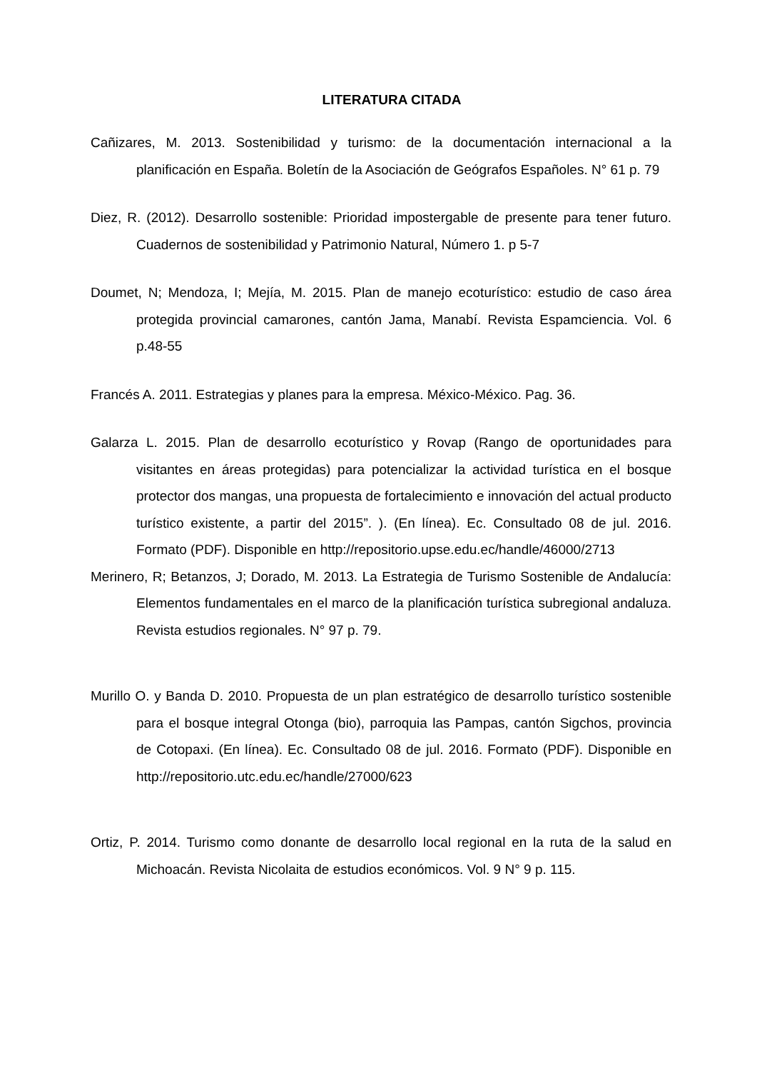LITERATURA CITADA
Cañizares, M. 2013. Sostenibilidad y turismo: de la documentación internacional a la planificación en España. Boletín de la Asociación de Geógrafos Españoles. N° 61 p. 79
Diez, R. (2012). Desarrollo sostenible: Prioridad impostergable de presente para tener futuro. Cuadernos de sostenibilidad y Patrimonio Natural, Número 1. p 5-7
Doumet, N; Mendoza, I; Mejía, M. 2015. Plan de manejo ecoturístico: estudio de caso área protegida provincial camarones, cantón Jama, Manabí. Revista Espamciencia. Vol. 6 p.48-55
Francés A. 2011. Estrategias y planes para la empresa. México-México. Pag. 36.
Galarza L. 2015. Plan de desarrollo ecoturístico y Rovap (Rango de oportunidades para visitantes en áreas protegidas) para potencializar la actividad turística en el bosque protector dos mangas, una propuesta de fortalecimiento e innovación del actual producto turístico existente, a partir del 2015”. ). (En línea). Ec. Consultado 08 de jul. 2016. Formato (PDF). Disponible en http://repositorio.upse.edu.ec/handle/46000/2713
Merinero, R; Betanzos, J; Dorado, M. 2013. La Estrategia de Turismo Sostenible de Andalucía: Elementos fundamentales en el marco de la planificación turística subregional andaluza. Revista estudios regionales. N° 97 p. 79.
Murillo O. y Banda D. 2010. Propuesta de un plan estratégico de desarrollo turístico sostenible para el bosque integral Otonga (bio), parroquia las Pampas, cantón Sigchos, provincia de Cotopaxi. (En línea). Ec. Consultado 08 de jul. 2016. Formato (PDF). Disponible en http://repositorio.utc.edu.ec/handle/27000/623
Ortiz, P. 2014. Turismo como donante de desarrollo local regional en la ruta de la salud en Michoacán. Revista Nicolaita de estudios económicos. Vol. 9 N° 9 p. 115.